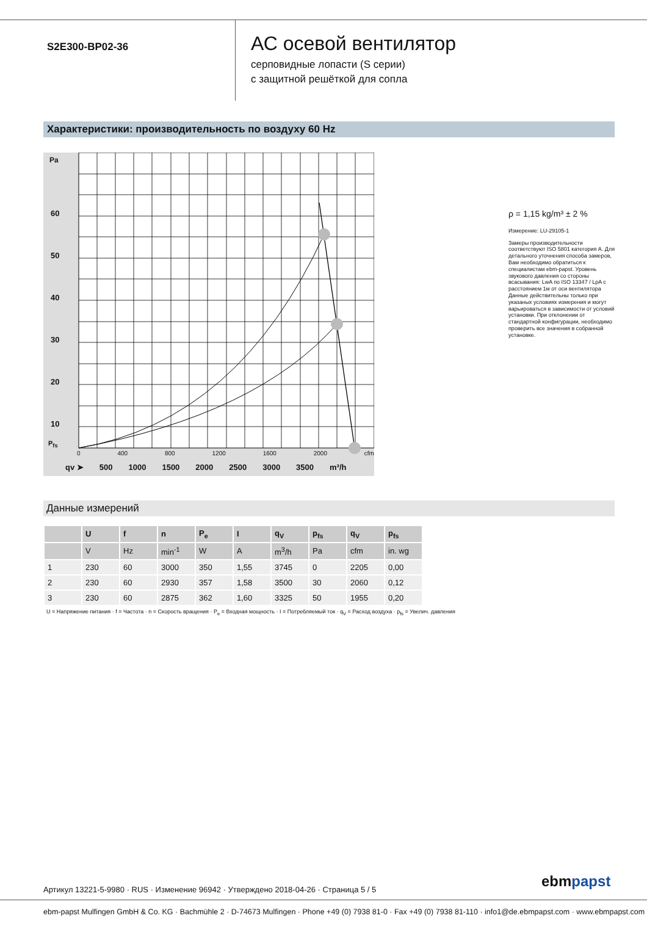S2E300-BP02-36
АС осевой вентилятор
серповидные лопасти (S серии)
с защитной решёткой для сопла
Характеристики: производительность по воздуху 60 Hz
60
50
40
30
20
10
0 400 800 1200 1600 2000 cfm
qv ➤ 500 1000 1500 2000 2500 3000 3500 m³/h
Pa
P<sub>fs</sub>
ρ = 1,15 kg/m³ ± 2 %
Измерение: LU-29105-1
Замеры производительности соответствуют ISO 5801 категория A. Для детального уточнения способа замеров, Вам необходимо обратиться к специалистам ebm-papst. Уровень звукового давления со стороны всасывания: LwA по ISO 13347 / LpA с расстоянием 1м от оси вентилятора Данные действительны только при указаных условиях измерения и могут варьироваться в зависимости от условий установки. При отклонении от стандартной конфигурации, необходимо проверить все значения в собранной установке.
Данные измерений
| | U | f | n | P<sub>e</sub> | I | q<sub>V</sub> | p<sub>fs</sub> | q<sub>V</sub> | p<sub>fs</sub> |
| --- | --- | --- | --- | --- | --- | --- | --- | --- | --- |
| | V | Hz | min<sup>-1</sup> | W | A | m<sup>3</sup>/h | Pa | cfm | in. wg |
| 1 | 230 | 60 | 3000 | 350 | 1,55 | 3745 | 0 | 2205 | 0,00 |
| 2 | 230 | 60 | 2930 | 357 | 1,58 | 3500 | 30 | 2060 | 0,12 |
| 3 | 230 | 60 | 2875 | 362 | 1,60 | 3325 | 50 | 1955 | 0,20 |
U = Напряжение питания · f = Частота · n = Скорость вращения · P<sub>e</sub> = Входная мощность · I = Потребляемый ток · q<sub>V</sub> = Расход воздуха · p<sub>fs</sub> = Увелич. давления
Артикул 13221-5-9980 · RUS · Изменение 96942 · Утверждено 2018-04-26 · Страница 5 / 5
ebmpapst
ebm-papst Mulfingen GmbH & Co. KG · Bachmühle 2 · D-74673 Mulfingen · Phone +49 (0) 7938 81-0 · Fax +49 (0) 7938 81-110 · info1@de.ebmpapst.com · www.ebmpapst.com